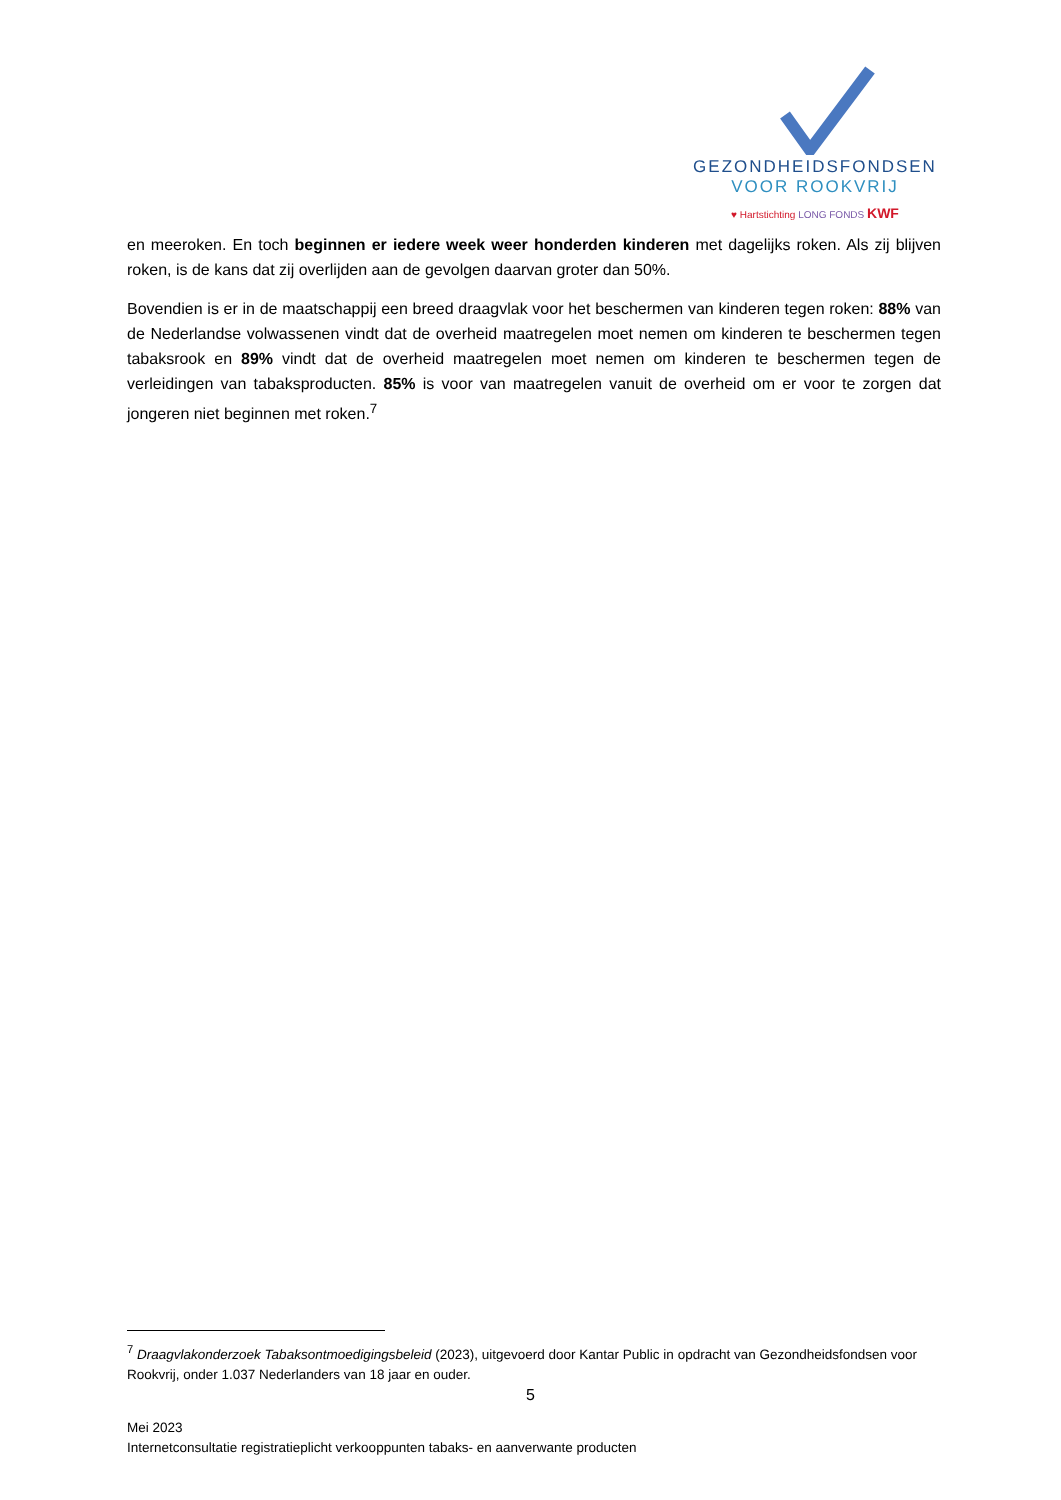GEZONDHEIDSFONDSEN
VOOR ROOKVRIJ
♥ Hartstichting LONG FONDS KWF
en meeroken. En toch beginnen er iedere week weer honderden kinderen met dagelijks roken. Als zij blijven roken, is de kans dat zij overlijden aan de gevolgen daarvan groter dan 50%.
Bovendien is er in de maatschappij een breed draagvlak voor het beschermen van kinderen tegen roken: 88% van de Nederlandse volwassenen vindt dat de overheid maatregelen moet nemen om kinderen te beschermen tegen tabaksrook en 89% vindt dat de overheid maatregelen moet nemen om kinderen te beschermen tegen de verleidingen van tabaksproducten. 85% is voor van maatregelen vanuit de overheid om er voor te zorgen dat jongeren niet beginnen met roken.<sup>7</sup>
<sup>7</sup> Draagvlakonderzoek Tabaksontmoedigingsbeleid (2023), uitgevoerd door Kantar Public in opdracht van Gezondheidsfondsen voor Rookvrij, onder 1.037 Nederlanders van 18 jaar en ouder.
5
Mei 2023
Internetconsultatie registratieplicht verkooppunten tabaks- en aanverwante producten